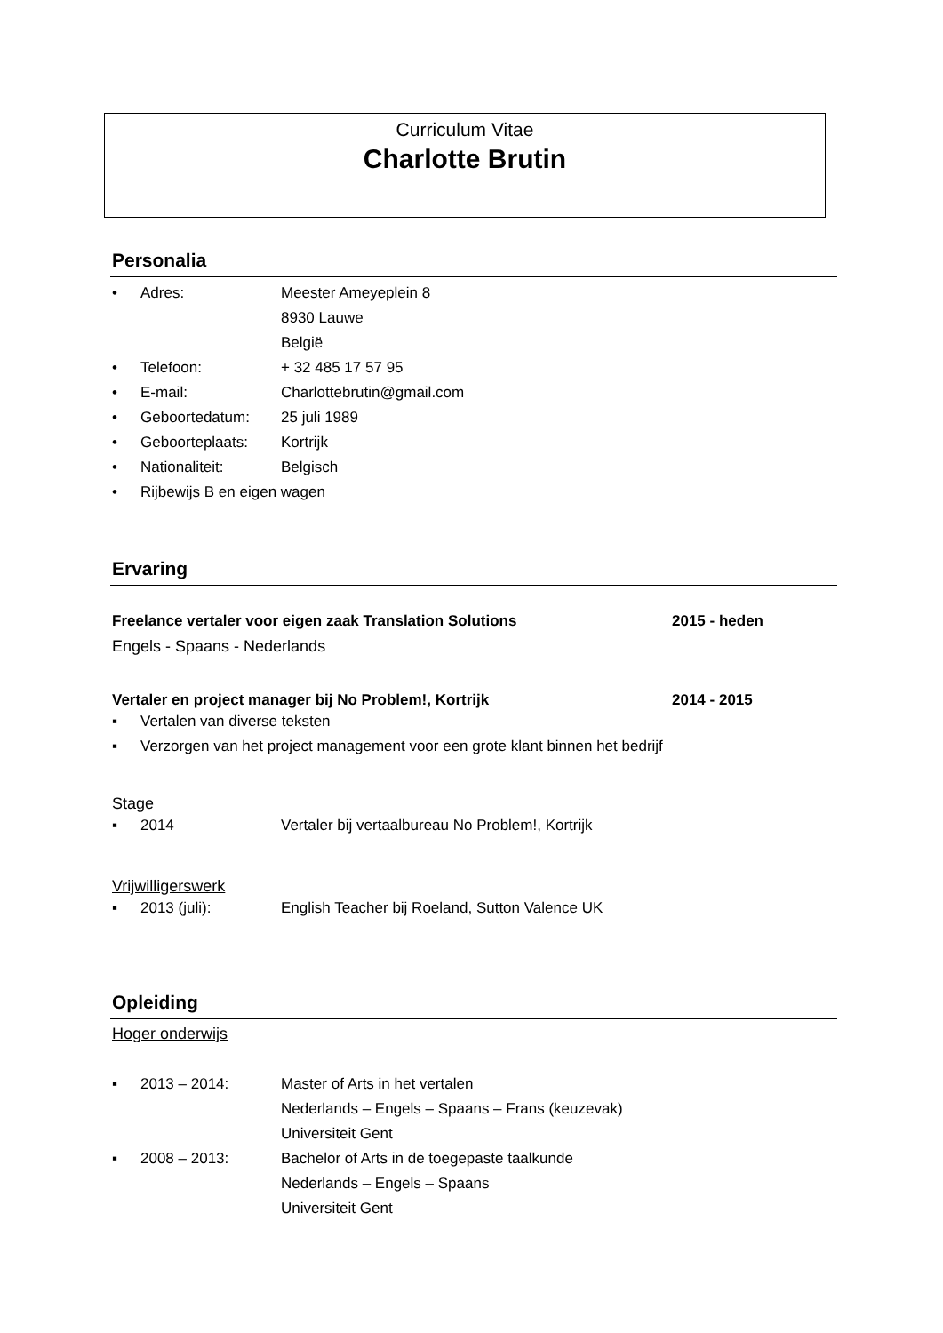Curriculum Vitae
Charlotte Brutin
Personalia
• Adres: Meester Ameyeplein 8
8930 Lauwe
België
• Telefoon: + 32 485 17 57 95
• E-mail: Charlottebrutin@gmail.com
• Geboortedatum: 25 juli 1989
• Geboorteplaats: Kortrijk
• Nationaliteit: Belgisch
• Rijbewijs B en eigen wagen
Ervaring
Freelance vertaler voor eigen zaak Translation Solutions 2015 - heden
Engels - Spaans - Nederlands
Vertaler en project manager bij No Problem!, Kortrijk 2014 - 2015
▪ Vertalen van diverse teksten
▪ Verzorgen van het project management voor een grote klant binnen het bedrijf
Stage
▪ 2014 Vertaler bij vertaalbureau No Problem!, Kortrijk
Vrijwilligerswerk
▪ 2013 (juli): English Teacher bij Roeland, Sutton Valence UK
Opleiding
Hoger onderwijs
▪ 2013 – 2014: Master of Arts in het vertalen
Nederlands – Engels – Spaans – Frans (keuzevak)
Universiteit Gent
▪ 2008 – 2013: Bachelor of Arts in de toegepaste taalkunde
Nederlands – Engels – Spaans
Universiteit Gent